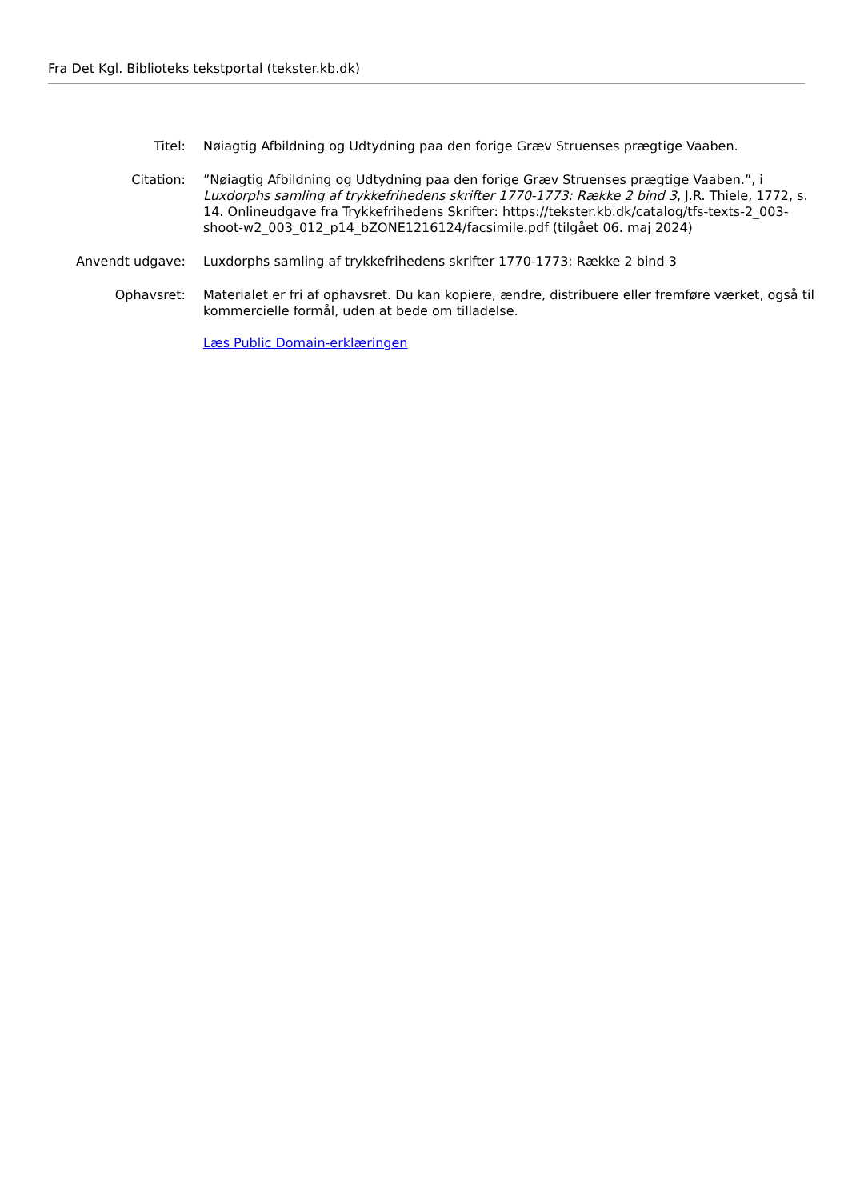Fra Det Kgl. Biblioteks tekstportal (tekster.kb.dk)
Titel: Nøiagtig Afbildning og Udtydning paa den forige Græv Struenses prægtige Vaaben.
Citation: ”Nøiagtig Afbildning og Udtydning paa den forige Græv Struenses prægtige Vaaben.”, i Luxdorphs samling af trykkefrihedens skrifter 1770-1773: Række 2 bind 3, J.R. Thiele, 1772, s. 14. Onlineudgave fra Trykkefrihedens Skrifter: https://tekster.kb.dk/catalog/tfs-texts-2_003-shoot-w2_003_012_p14_bZONE1216124/facsimile.pdf (tilgået 06. maj 2024)
Anvendt udgave: Luxdorphs samling af trykkefrihedens skrifter 1770-1773: Række 2 bind 3
Ophavsret: Materialet er fri af ophavsret. Du kan kopiere, ændre, distribuere eller fremføre værket, også til kommercielle formål, uden at bede om tilladelse.
Læs Public Domain-erklæringen